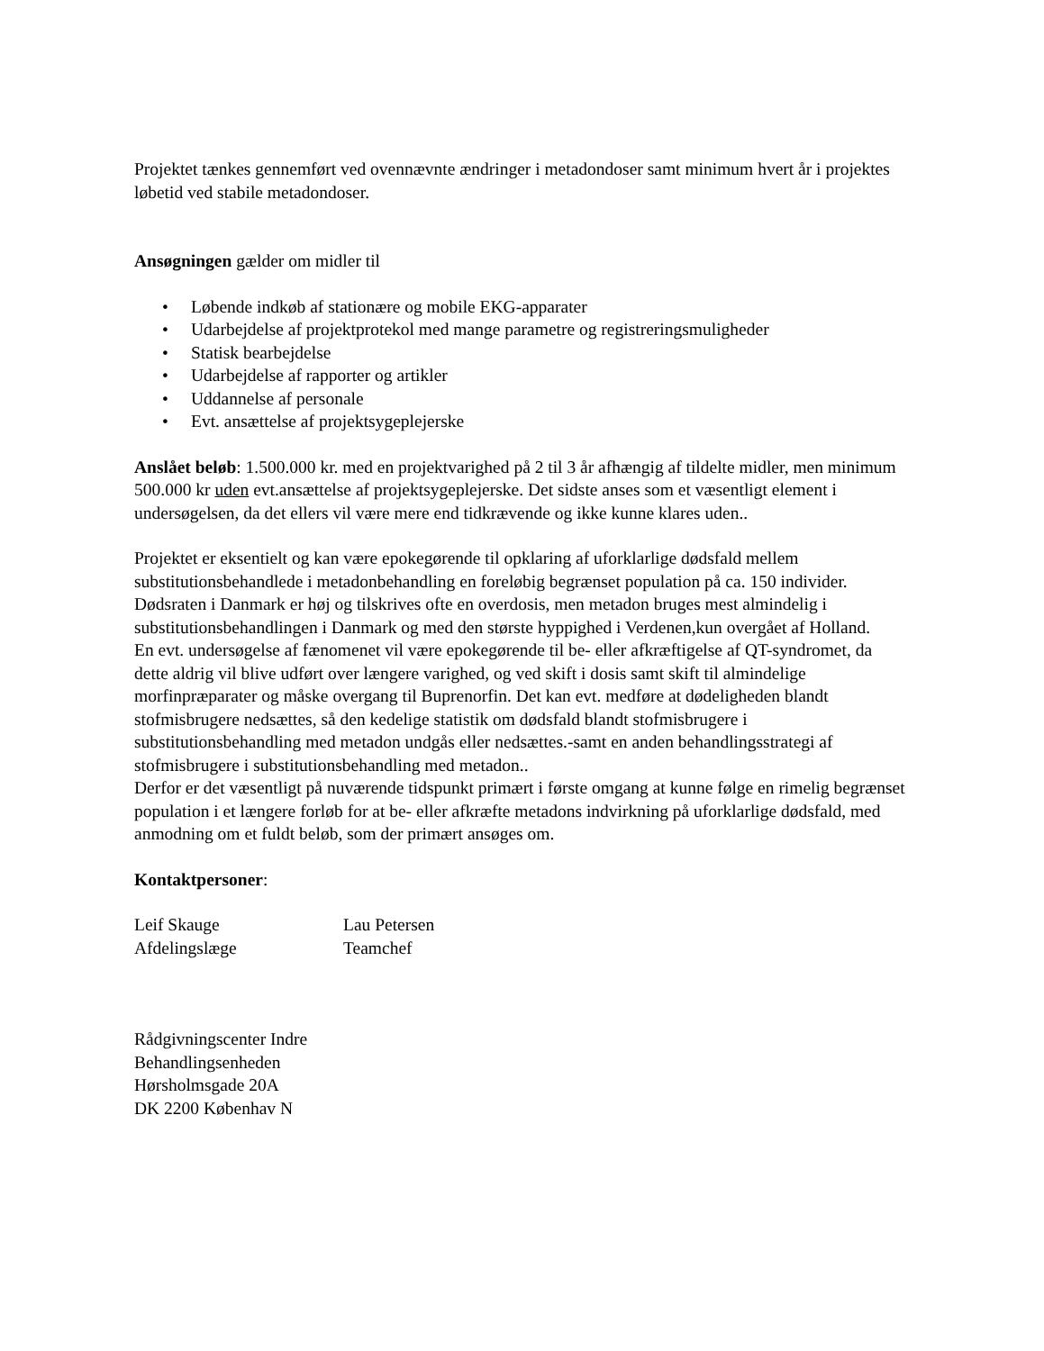Projektet tænkes gennemført ved ovennævnte ændringer i metadondoser samt minimum hvert år i projektes løbetid ved stabile metadondoser.
Ansøgningen gælder om midler til
• Løbende indkøb af stationære og mobile EKG-apparater
• Udarbejdelse af projektprotekol med mange parametre og registreringsmuligheder
• Statisk bearbejdelse
• Udarbejdelse af rapporter og artikler
• Uddannelse af personale
• Evt. ansættelse af projektsygeplejerske
Anslået beløb: 1.500.000 kr. med en projektvarighed på 2 til 3 år afhængig af tildelte midler, men minimum 500.000 kr uden evt.ansættelse af projektsygeplejerske. Det sidste anses som et væsentligt element i undersøgelsen, da det ellers vil være mere end tidkrævende og ikke kunne klares uden..
Projektet er eksentielt og kan være epokegørende til opklaring af uforklarlige dødsfald mellem substitutionsbehandlede i metadonbehandling en foreløbig begrænset population på ca. 150 individer. Dødsraten i Danmark er høj og tilskrives ofte en overdosis, men metadon bruges mest almindelig i substitutionsbehandlingen i Danmark og med den største hyppighed i Verdenen,kun overgået af Holland.
En evt. undersøgelse af fænomenet vil være epokegørende til be- eller afkræftigelse af QT-syndromet, da dette aldrig vil blive udført over længere varighed, og ved skift i dosis samt skift til almindelige morfinpræparater og måske overgang til Buprenorfin. Det kan evt. medføre at dødeligheden blandt stofmisbrugere nedsættes, så den kedelige statistik om dødsfald blandt stofmisbrugere i substitutionsbehandling med metadon undgås eller nedsættes.-samt en anden behandlingsstrategi af stofmisbrugere i substitutionsbehandling med metadon..
Derfor er det væsentligt på nuværende tidspunkt primært i første omgang at kunne følge en rimelig begrænset population i et længere forløb for at be- eller afkræfte metadons indvirkning på uforklarlige dødsfald, med anmodning om et fuldt beløb, som der primært ansøges om.
Kontaktpersoner:
| Leif Skauge | Lau Petersen |
| Afdelingslæge | Teamchef |
Rådgivningscenter Indre
Behandlingsenheden
Hørsholmsgade 20A
DK 2200 Københav N